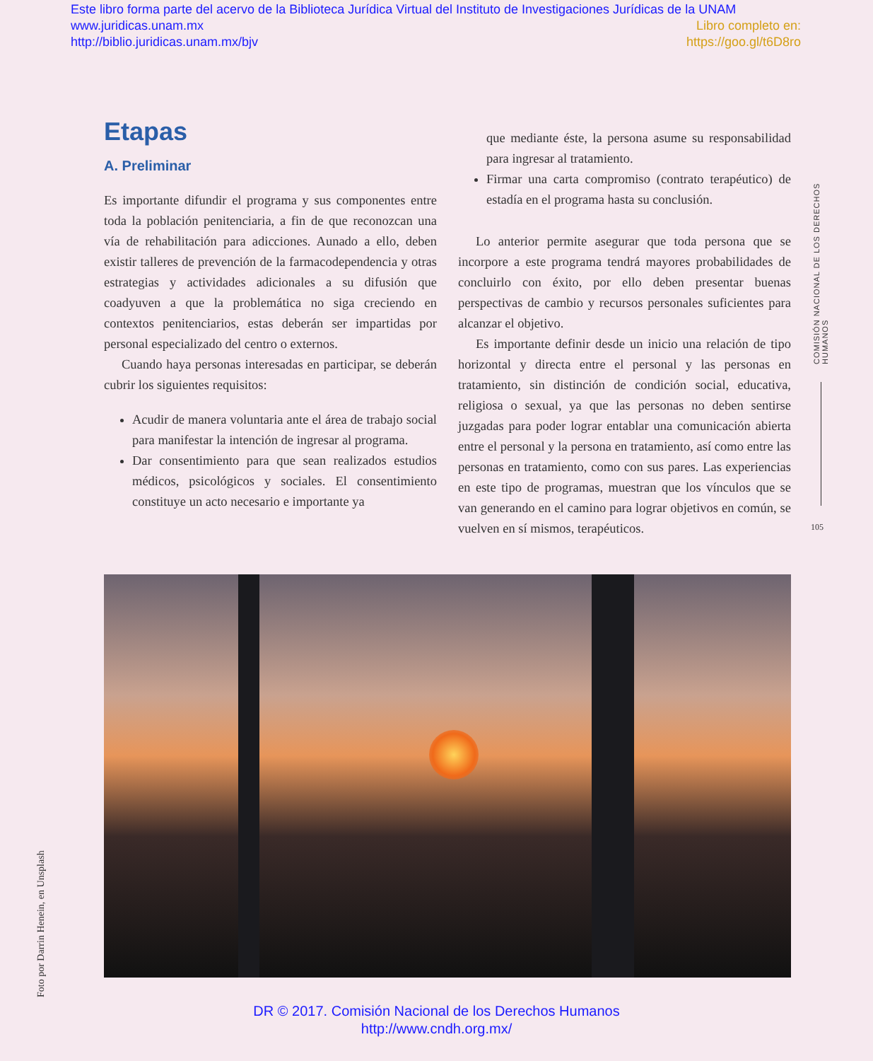Este libro forma parte del acervo de la Biblioteca Jurídica Virtual del Instituto de Investigaciones Jurídicas de la UNAM
www.juridicas.unam.mx Libro completo en:
http://biblio.juridicas.unam.mx/bjv https://goo.gl/t6D8ro
Etapas
A. Preliminar
Es importante difundir el programa y sus componentes entre toda la población penitenciaria, a fin de que reconozcan una vía de rehabilitación para adicciones. Aunado a ello, deben existir talleres de prevención de la farmacodependencia y otras estrategias y actividades adicionales a su difusión que coadyuven a que la problemática no siga creciendo en contextos penitenciarios, estas deberán ser impartidas por personal especializado del centro o externos.
Cuando haya personas interesadas en participar, se deberán cubrir los siguientes requisitos:
Acudir de manera voluntaria ante el área de trabajo social para manifestar la intención de ingresar al programa.
Dar consentimiento para que sean realizados estudios médicos, psicológicos y sociales. El consentimiento constituye un acto necesario e importante ya
que mediante éste, la persona asume su responsabilidad para ingresar al tratamiento.
Firmar una carta compromiso (contrato terapéutico) de estadía en el programa hasta su conclusión.
Lo anterior permite asegurar que toda persona que se incorpore a este programa tendrá mayores probabilidades de concluirlo con éxito, por ello deben presentar buenas perspectivas de cambio y recursos personales suficientes para alcanzar el objetivo.
Es importante definir desde un inicio una relación de tipo horizontal y directa entre el personal y las personas en tratamiento, sin distinción de condición social, educativa, religiosa o sexual, ya que las personas no deben sentirse juzgadas para poder lograr entablar una comunicación abierta entre el personal y la persona en tratamiento, así como entre las personas en tratamiento, como con sus pares. Las experiencias en este tipo de programas, muestran que los vínculos que se van generando en el camino para lograr objetivos en común, se vuelven en sí mismos, terapéuticos.
COMISIÓN NACIONAL DE LOS DERECHOS HUMANOS
105
Foto por Darrin Henein, en Unsplash
DR © 2017. Comisión Nacional de los Derechos Humanos
http://www.cndh.org.mx/